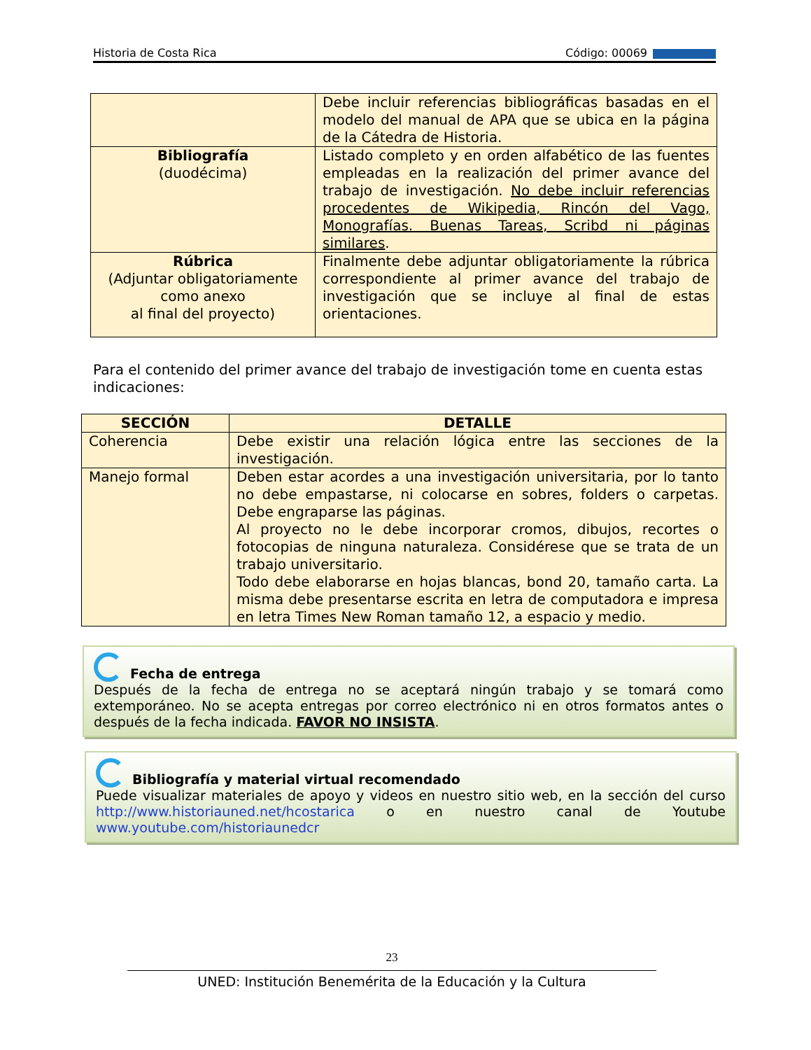Historia de Costa Rica Código: 00069
| | Debe incluir referencias bibliográficas basadas en el modelo del manual de APA que se ubica en la página de la Cátedra de Historia. |
| Bibliografía (duodécima) | Listado completo y en orden alfabético de las fuentes empleadas en la realización del primer avance del trabajo de investigación. No debe incluir referencias procedentes de Wikipedia, Rincón del Vago, Monografías. Buenas Tareas, Scribd ni páginas similares . |
| Rúbrica (Adjuntar obligatoriamente como anexo al final del proyecto) | Finalmente debe adjuntar obligatoriamente la rúbrica correspondiente al primer avance del trabajo de investigación que se incluye al final de estas orientaciones. |
Para el contenido del primer avance del trabajo de investigación tome en cuenta estas indicaciones:
| SECCIÓN | DETALLE |
| --- | --- |
| Coherencia | Debe existir una relación lógica entre las secciones de la investigación. |
| Manejo formal | Deben estar acordes a una investigación universitaria, por lo tanto no debe empastarse, ni colocarse en sobres, folders o carpetas. Debe engraparse las páginas. Al proyecto no le debe incorporar cromos, dibujos, recortes o fotocopias de ninguna naturaleza. Considérese que se trata de un trabajo universitario. Todo debe elaborarse en hojas blancas, bond 20, tamaño carta. La misma debe presentarse escrita en letra de computadora e impresa en letra Times New Roman tamaño 12, a espacio y medio. |
Fecha de entrega
Después de la fecha de entrega no se aceptará ningún trabajo y se tomará como extemporáneo. No se acepta entregas por correo electrónico ni en otros formatos antes o después de la fecha indicada. FAVOR NO INSISTA.
Bibliografía y material virtual recomendado
Puede visualizar materiales de apoyo y videos en nuestro sitio web, en la sección del curso http://www.historiauned.net/hcostarica o en nuestro canal de Youtube www.youtube.com/historiaunedcr
23
UNED: Institución Benemérita de la Educación y la Cultura